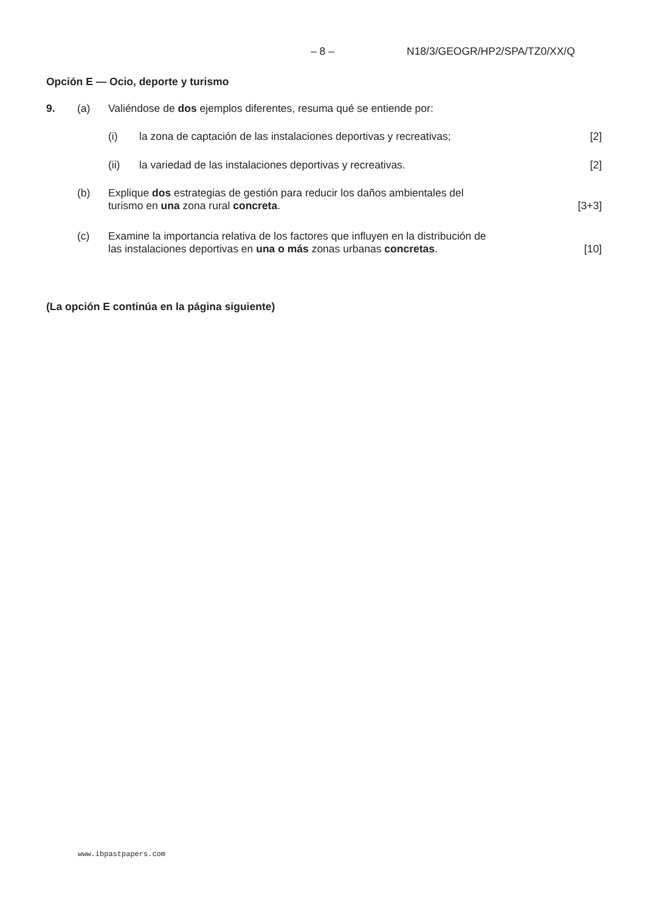– 8 – N18/3/GEOGR/HP2/SPA/TZ0/XX/Q
Opción E — Ocio, deporte y turismo
9. (a) Valiéndose de dos ejemplos diferentes, resuma qué se entiende por:
(i) la zona de captación de las instalaciones deportivas y recreativas; [2]
(ii) la variedad de las instalaciones deportivas y recreativas. [2]
(b) Explique dos estrategias de gestión para reducir los daños ambientales del
turismo en una zona rural concreta. [3+3]
(c) Examine la importancia relativa de los factores que influyen en la distribución de
las instalaciones deportivas en una o más zonas urbanas concretas. [10]
(La opción E continúa en la página siguiente)
www.ibpastpapers.com